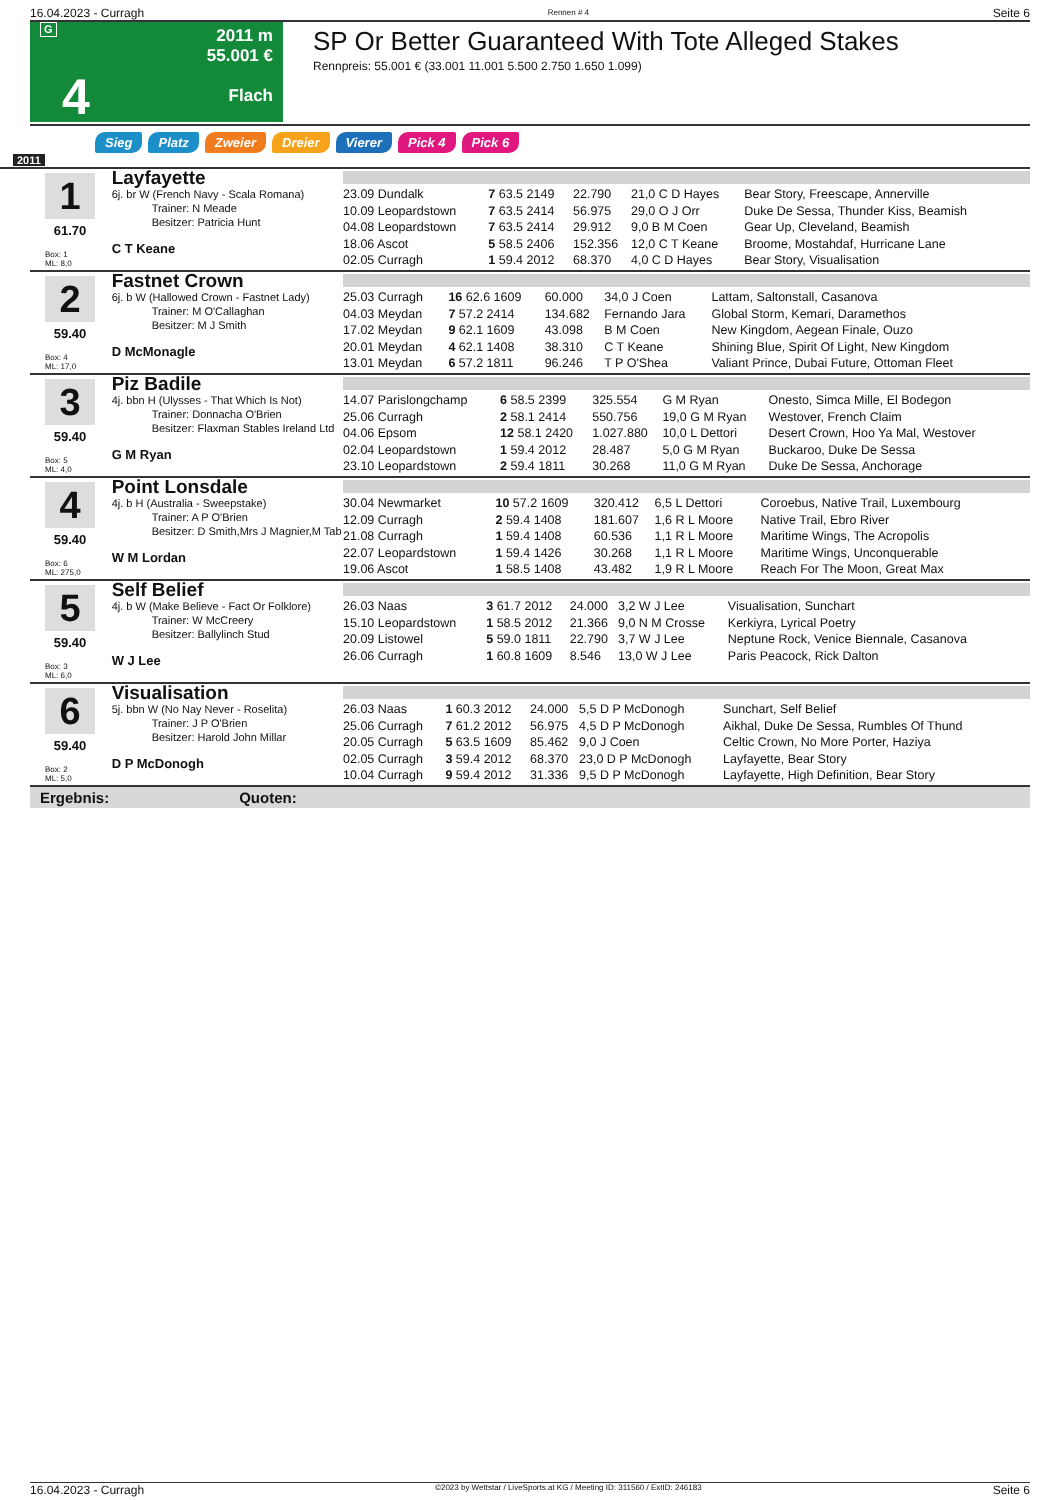16.04.2023 - Curragh Rennen # 4 Seite 6
G
4
16:10
2011 m
55.001 €
Flach
SP Or Better Guaranteed With Tote Alleged Stakes
Rennpreis: 55.001 € (33.001 11.001 5.500 2.750 1.650 1.099)
Sieg Platz Zweier Dreier Vierer Pick 4 Pick 6
2011
1
61.70
Box: 1
ML: 8,0
Layfayette
6j. br W (French Navy - Scala Romana)
Trainer: N Meade
Besitzer: Patricia Hunt
C T Keane
| 23.09 Dundalk | 7 63.5 2149 | 22.790 | 21,0 C D Hayes | Bear Story, Freescape, Annerville |
| 10.09 Leopardstown | 7 63.5 2414 | 56.975 | 29,0 O J Orr | Duke De Sessa, Thunder Kiss, Beamish |
| 04.08 Leopardstown | 7 63.5 2414 | 29.912 | 9,0 B M Coen | Gear Up, Cleveland, Beamish |
| 18.06 Ascot | 5 58.5 2406 | 152.356 | 12,0 C T Keane | Broome, Mostahdaf, Hurricane Lane |
| 02.05 Curragh | 1 59.4 2012 | 68.370 | 4,0 C D Hayes | Bear Story, Visualisation |
2
59.40
Box: 4
ML: 17,0
Fastnet Crown
6j. b W (Hallowed Crown - Fastnet Lady)
Trainer: M O'Callaghan
Besitzer: M J Smith
D McMonagle
| 25.03 Curragh | 16 62.6 1609 | 60.000 | 34,0 J Coen | Lattam, Saltonstall, Casanova |
| 04.03 Meydan | 7 57.2 2414 | 134.682 | Fernando Jara | Global Storm, Kemari, Daramethos |
| 17.02 Meydan | 9 62.1 1609 | 43.098 | B M Coen | New Kingdom, Aegean Finale, Ouzo |
| 20.01 Meydan | 4 62.1 1408 | 38.310 | C T Keane | Shining Blue, Spirit Of Light, New Kingdom |
| 13.01 Meydan | 6 57.2 1811 | 96.246 | T P O'Shea | Valiant Prince, Dubai Future, Ottoman Fleet |
3
59.40
Box: 5
ML: 4,0
Piz Badile
4j. bbn H (Ulysses - That Which Is Not)
Trainer: Donnacha O'Brien
Besitzer: Flaxman Stables Ireland Ltd
G M Ryan
| 14.07 Parislongchamp | 6 58.5 2399 | 325.554 | G M Ryan | Onesto, Simca Mille, El Bodegon |
| 25.06 Curragh | 2 58.1 2414 | 550.756 | 19,0 G M Ryan | Westover, French Claim |
| 04.06 Epsom | 12 58.1 2420 | 1.027.880 | 10,0 L Dettori | Desert Crown, Hoo Ya Mal, Westover |
| 02.04 Leopardstown | 1 59.4 2012 | 28.487 | 5,0 G M Ryan | Buckaroo, Duke De Sessa |
| 23.10 Leopardstown | 2 59.4 1811 | 30.268 | 11,0 G M Ryan | Duke De Sessa, Anchorage |
4
59.40
Box: 6
ML: 275,0
Point Lonsdale
4j. b H (Australia - Sweepstake)
Trainer: A P O'Brien
Besitzer: D Smith,Mrs J Magnier,M Tab
W M Lordan
| 30.04 Newmarket | 10 57.2 1609 | 320.412 | 6,5 L Dettori | Coroebus, Native Trail, Luxembourg |
| 12.09 Curragh | 2 59.4 1408 | 181.607 | 1,6 R L Moore | Native Trail, Ebro River |
| 21.08 Curragh | 1 59.4 1408 | 60.536 | 1,1 R L Moore | Maritime Wings, The Acropolis |
| 22.07 Leopardstown | 1 59.4 1426 | 30.268 | 1,1 R L Moore | Maritime Wings, Unconquerable |
| 19.06 Ascot | 1 58.5 1408 | 43.482 | 1,9 R L Moore | Reach For The Moon, Great Max |
5
59.40
Box: 3
ML: 6,0
Self Belief
4j. b W (Make Believe - Fact Or Folklore)
Trainer: W McCreery
Besitzer: Ballylinch Stud
W J Lee
| 26.03 Naas | 3 61.7 2012 | 24.000 | 3,2 W J Lee | Visualisation, Sunchart |
| 15.10 Leopardstown | 1 58.5 2012 | 21.366 | 9,0 N M Crosse | Kerkiyra, Lyrical Poetry |
| 20.09 Listowel | 5 59.0 1811 | 22.790 | 3,7 W J Lee | Neptune Rock, Venice Biennale, Casanova |
| 26.06 Curragh | 1 60.8 1609 | 8.546 | 13,0 W J Lee | Paris Peacock, Rick Dalton |
6
59.40
Box: 2
ML: 5,0
Visualisation
5j. bbn W (No Nay Never - Roselita)
Trainer: J P O'Brien
Besitzer: Harold John Millar
D P McDonogh
| 26.03 Naas | 1 60.3 2012 | 24.000 | 5,5 D P McDonogh | Sunchart, Self Belief |
| 25.06 Curragh | 7 61.2 2012 | 56.975 | 4,5 D P McDonogh | Aikhal, Duke De Sessa, Rumbles Of Thund |
| 20.05 Curragh | 5 63.5 1609 | 85.462 | 9,0 J Coen | Celtic Crown, No More Porter, Haziya |
| 02.05 Curragh | 3 59.4 2012 | 68.370 | 23,0 D P McDonogh | Layfayette, Bear Story |
| 10.04 Curragh | 9 59.4 2012 | 31.336 | 9,5 D P McDonogh | Layfayette, High Definition, Bear Story |
Ergebnis: Quoten:
16.04.2023 - Curragh ©2023 by Wettstar / LiveSports.at KG / Meeting ID: 311560 / ExtID: 246183 Seite 6